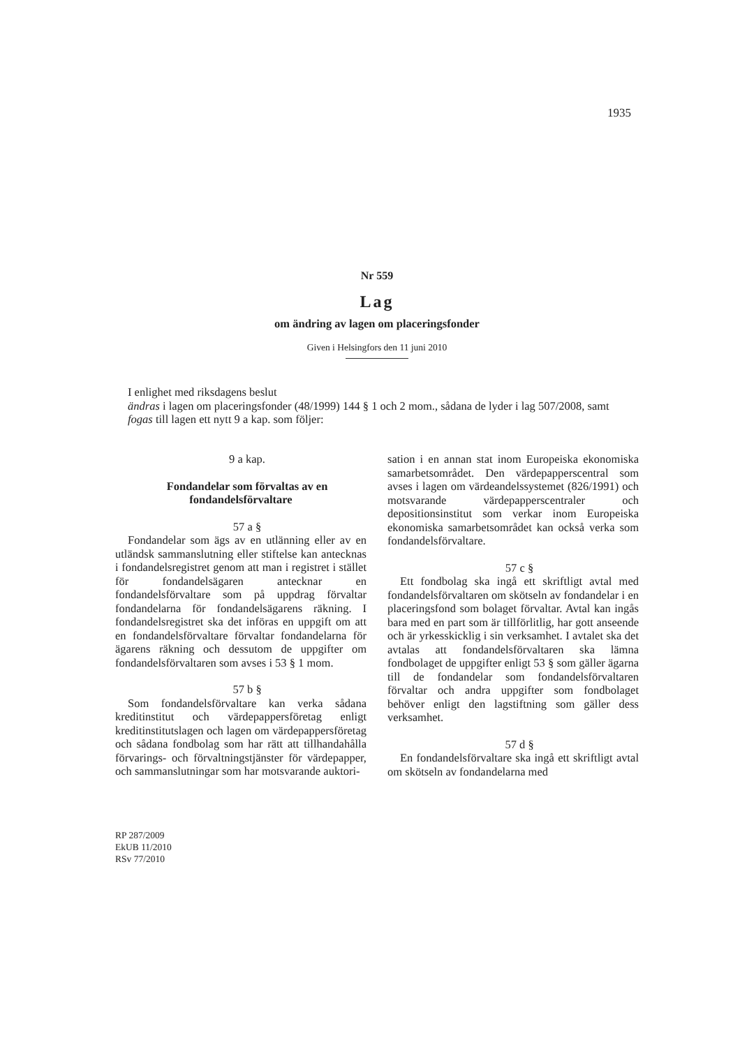1935
Nr 559
Lag
om ändring av lagen om placeringsfonder
Given i Helsingfors den 11 juni 2010
I enlighet med riksdagens beslut
ändras i lagen om placeringsfonder (48/1999) 144 § 1 och 2 mom., sådana de lyder i lag 507/2008, samt
fogas till lagen ett nytt 9 a kap. som följer:
9 a kap.
Fondandelar som förvaltas av en fondandelsförvaltare
57 a §
Fondandelar som ägs av en utlänning eller av en utländsk sammanslutning eller stiftelse kan antecknas i fondandelsregistret genom att man i registret i stället för fondandelsägaren antecknar en fondandelsförvaltare som på uppdrag förvaltar fondandelarna för fondandelsägarens räkning. I fondandelsregistret ska det införas en uppgift om att en fondandelsförvaltare förvaltar fondandelarna för ägarens räkning och dessutom de uppgifter om fondandelsförvaltaren som avses i 53 § 1 mom.
57 b §
Som fondandelsförvaltare kan verka sådana kreditinstitut och värdepappersföretag enligt kreditinstitutslagen och lagen om värdepappersföretag och sådana fondbolag som har rätt att tillhandahålla förvarings- och förvaltningstjänster för värdepapper, och sammanslutningar som har motsvarande auktori-
sation i en annan stat inom Europeiska ekonomiska samarbetsområdet. Den värdepapperscentral som avses i lagen om värdeandelssystemet (826/1991) och motsvarande värdepapperscentraler och depositionsinstitut som verkar inom Europeiska ekonomiska samarbetsområdet kan också verka som fondandelsförvaltare.
57 c §
Ett fondbolag ska ingå ett skriftligt avtal med fondandelsförvaltaren om skötseln av fondandelar i en placeringsfond som bolaget förvaltar. Avtal kan ingås bara med en part som är tillförlitlig, har gott anseende och är yrkesskicklig i sin verksamhet. I avtalet ska det avtalas att fondandelsförvaltaren ska lämna fondbolaget de uppgifter enligt 53 § som gäller ägarna till de fondandelar som fondandelsförvaltaren förvaltar och andra uppgifter som fondbolaget behöver enligt den lagstiftning som gäller dess verksamhet.
57 d §
En fondandelsförvaltare ska ingå ett skriftligt avtal om skötseln av fondandelarna med
RP 287/2009
EkUB 11/2010
RSv 77/2010